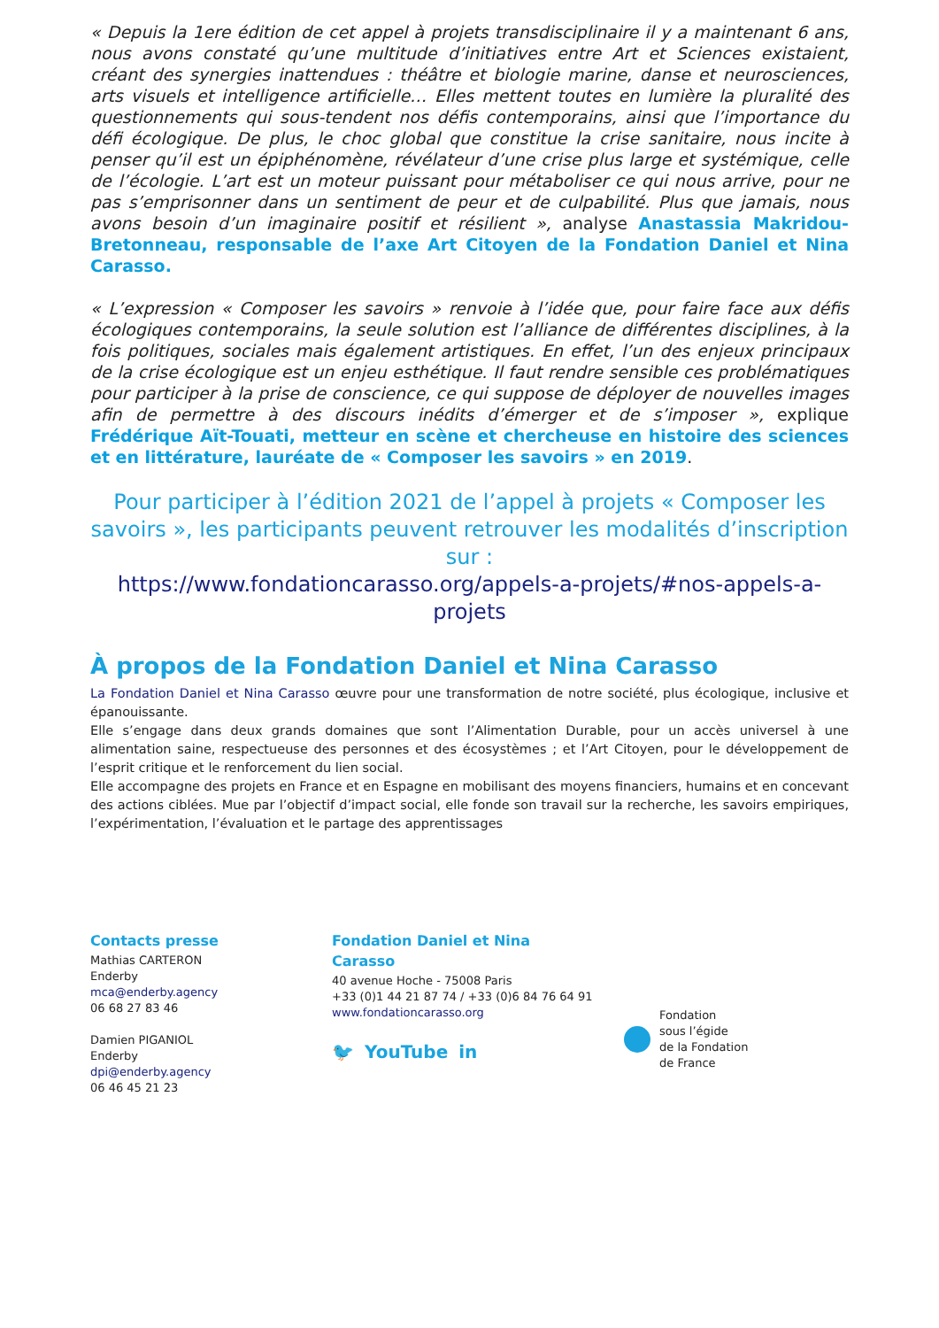« Depuis la 1ere édition de cet appel à projets transdisciplinaire il y a maintenant 6 ans, nous avons constaté qu’une multitude d’initiatives entre Art et Sciences existaient, créant des synergies inattendues : théâtre et biologie marine, danse et neurosciences, arts visuels et intelligence artificielle… Elles mettent toutes en lumière la pluralité des questionnements qui sous-tendent nos défis contemporains, ainsi que l’importance du défi écologique. De plus, le choc global que constitue la crise sanitaire, nous incite à penser qu’il est un épiphénomène, révélateur d’une crise plus large et systémique, celle de l’écologie. L’art est un moteur puissant pour métaboliser ce qui nous arrive, pour ne pas s’emprisonner dans un sentiment de peur et de culpabilité. Plus que jamais, nous avons besoin d’un imaginaire positif et résilient », analyse Anastassia Makridou-Bretonneau, responsable de l’axe Art Citoyen de la Fondation Daniel et Nina Carasso.
« L’expression « Composer les savoirs » renvoie à l’idée que, pour faire face aux défis écologiques contemporains, la seule solution est l’alliance de différentes disciplines, à la fois politiques, sociales mais également artistiques. En effet, l’un des enjeux principaux de la crise écologique est un enjeu esthétique. Il faut rendre sensible ces problématiques pour participer à la prise de conscience, ce qui suppose de déployer de nouvelles images afin de permettre à des discours inédits d’émerger et de s’imposer », explique Frédérique Aït-Touati, metteur en scène et chercheuse en histoire des sciences et en littérature, lauréate de « Composer les savoirs » en 2019.
Pour participer à l’édition 2021 de l’appel à projets « Composer les savoirs », les participants peuvent retrouver les modalités d’inscription sur :
https://www.fondationcarasso.org/appels-a-projets/#nos-appels-a-projets
À propos de la Fondation Daniel et Nina Carasso
La Fondation Daniel et Nina Carasso œuvre pour une transformation de notre société, plus écologique, inclusive et épanouissante.
Elle s’engage dans deux grands domaines que sont l’Alimentation Durable, pour un accès universel à une alimentation saine, respectueuse des personnes et des écosystèmes ; et l’Art Citoyen, pour le développement de l’esprit critique et le renforcement du lien social.
Elle accompagne des projets en France et en Espagne en mobilisant des moyens financiers, humains et en concevant des actions ciblées. Mue par l’objectif d’impact social, elle fonde son travail sur la recherche, les savoirs empiriques, l’expérimentation, l’évaluation et le partage des apprentissages
Contacts presse
Mathias CARTERON
Enderby
mca@enderby.agency
06 68 27 83 46
Damien PIGANIOL
Enderby
dpi@enderby.agency
06 46 45 21 23
Fondation Daniel et Nina
Carasso
40 avenue Hoche - 75008 Paris
+33 (0)1 44 21 87 74 / +33 (0)6 84 76 64 91
www.fondationcarasso.org
🐦 YouTube in
Fondation
sous l’égide
de la Fondation
de France